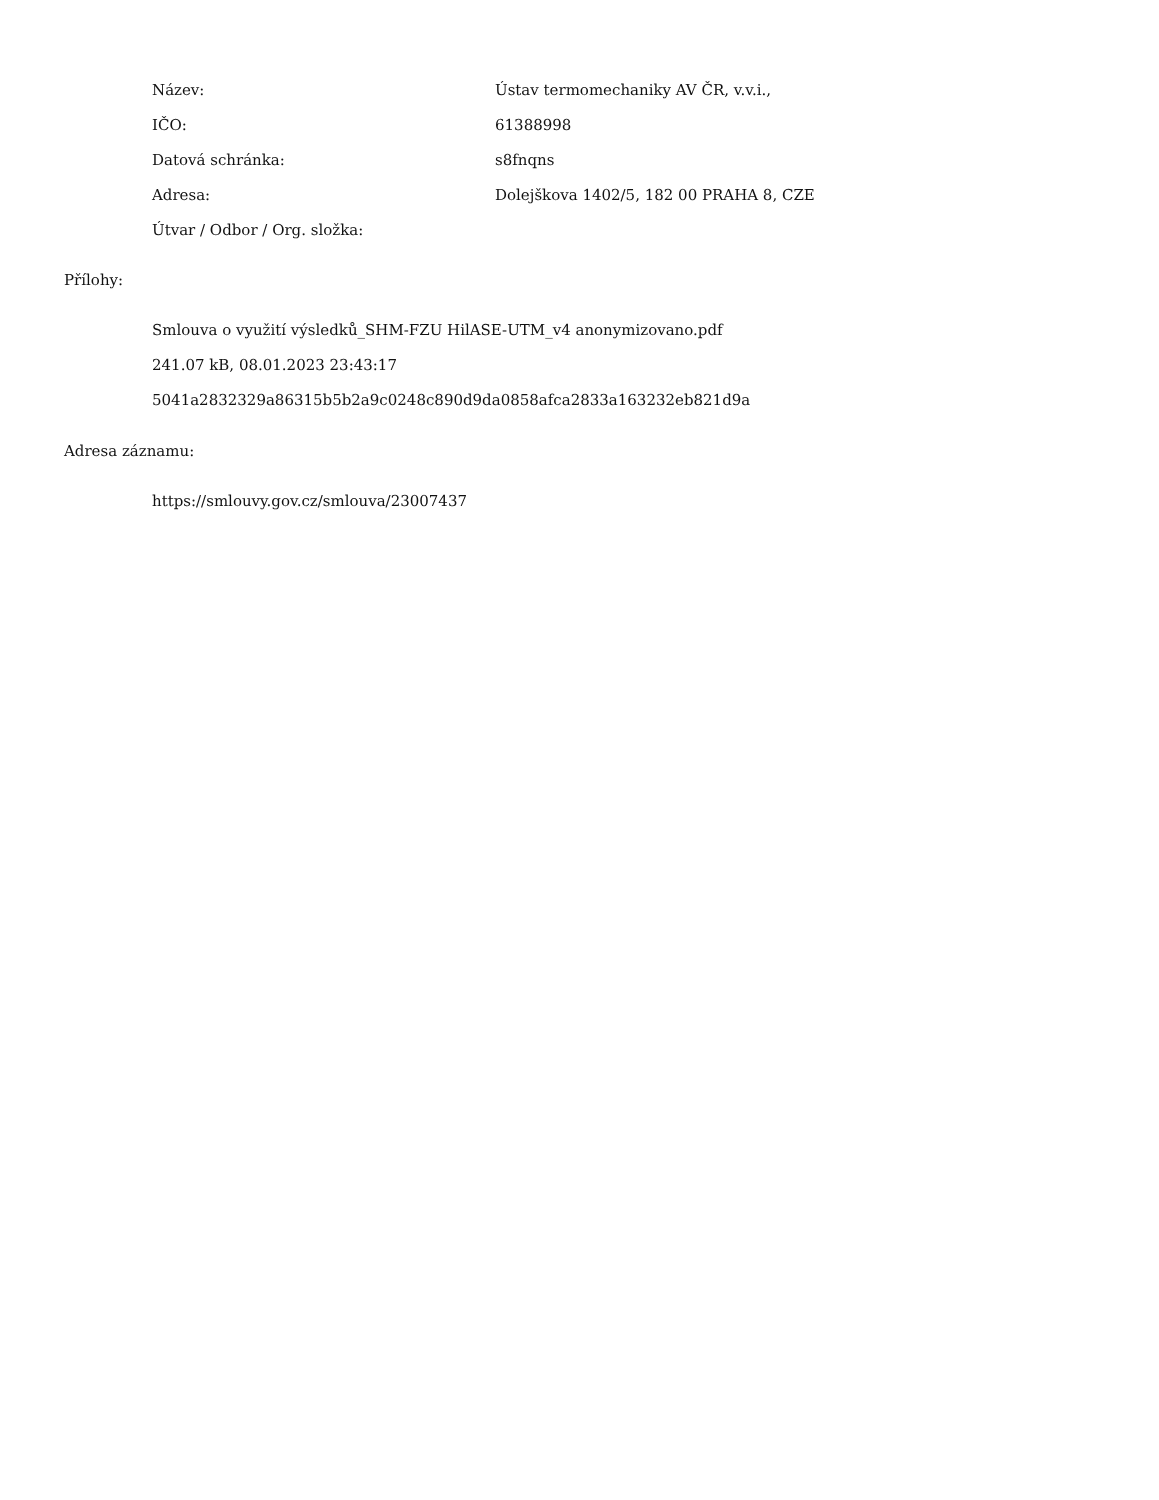| Název: | Ústav termomechaniky AV ČR, v.v.i., |
| IČO: | 61388998 |
| Datová schránka: | s8fnqns |
| Adresa: | Dolejškova 1402/5, 182 00 PRAHA 8, CZE |
| Útvar / Odbor / Org. složka: | |
Přílohy:
Smlouva o využití výsledků_SHM-FZU HilASE-UTM_v4 anonymizovano.pdf
241.07 kB, 08.01.2023 23:43:17
5041a2832329a86315b5b2a9c0248c890d9da0858afca2833a163232eb821d9a
Adresa záznamu:
https://smlouvy.gov.cz/smlouva/23007437